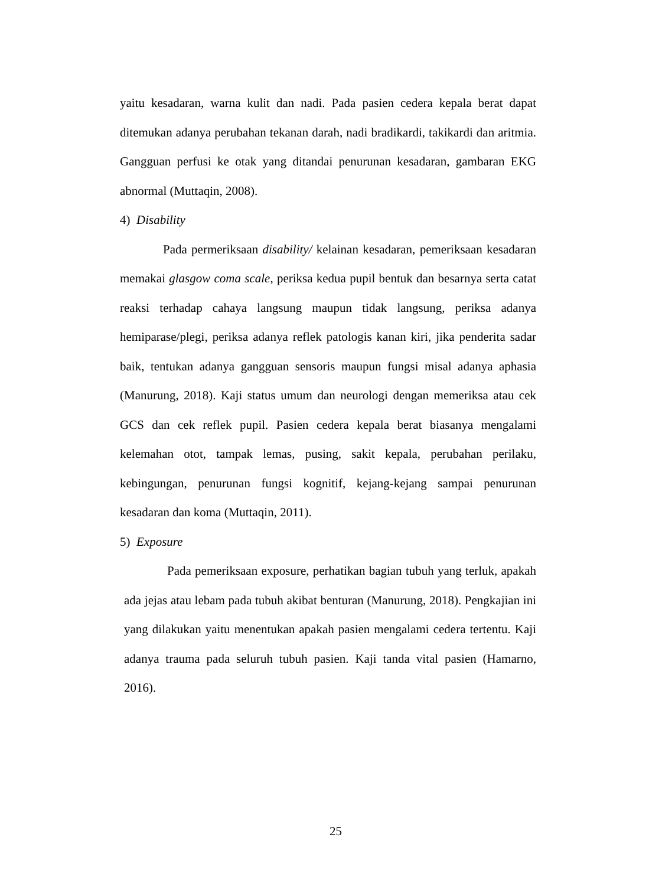yaitu kesadaran, warna kulit dan nadi. Pada pasien cedera kepala berat dapat ditemukan adanya perubahan tekanan darah, nadi bradikardi, takikardi dan aritmia. Gangguan perfusi ke otak yang ditandai penurunan kesadaran, gambaran EKG abnormal (Muttaqin, 2008).
4) Disability
Pada permeriksaan disability/ kelainan kesadaran, pemeriksaan kesadaran memakai glasgow coma scale, periksa kedua pupil bentuk dan besarnya serta catat reaksi terhadap cahaya langsung maupun tidak langsung, periksa adanya hemiparase/plegi, periksa adanya reflek patologis kanan kiri, jika penderita sadar baik, tentukan adanya gangguan sensoris maupun fungsi misal adanya aphasia (Manurung, 2018). Kaji status umum dan neurologi dengan memeriksa atau cek GCS dan cek reflek pupil. Pasien cedera kepala berat biasanya mengalami kelemahan otot, tampak lemas, pusing, sakit kepala, perubahan perilaku, kebingungan, penurunan fungsi kognitif, kejang-kejang sampai penurunan kesadaran dan koma (Muttaqin, 2011).
5) Exposure
Pada pemeriksaan exposure, perhatikan bagian tubuh yang terluk, apakah ada jejas atau lebam pada tubuh akibat benturan (Manurung, 2018). Pengkajian ini yang dilakukan yaitu menentukan apakah pasien mengalami cedera tertentu. Kaji adanya trauma pada seluruh tubuh pasien. Kaji tanda vital pasien (Hamarno, 2016).
25